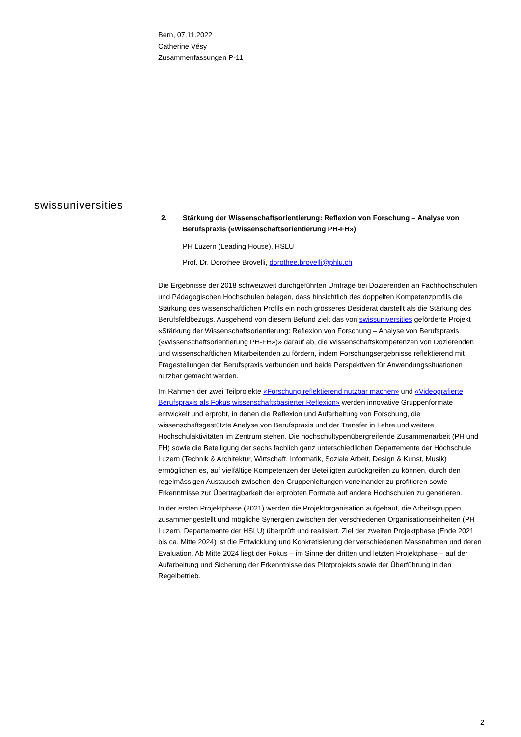Bern, 07.11.2022
Catherine Vésy
Zusammenfassungen P-11
swissuniversities
2. Stärkung der Wissenschaftsorientierung: Reflexion von Forschung – Analyse von Berufspraxis («Wissenschaftsorientierung PH-FH»)
PH Luzern (Leading House), HSLU
Prof. Dr. Dorothee Brovelli, dorothee.brovelli@phlu.ch
Die Ergebnisse der 2018 schweizweit durchgeführten Umfrage bei Dozierenden an Fachhochschulen und Pädagogischen Hochschulen belegen, dass hinsichtlich des doppelten Kompetenzprofils die Stärkung des wissenschaftlichen Profils ein noch grösseres Desiderat darstellt als die Stärkung des Berufsfeldbezugs. Ausgehend von diesem Befund zielt das von swissuniversities geförderte Projekt «Stärkung der Wissenschaftsorientierung: Reflexion von Forschung – Analyse von Berufspraxis («Wissenschaftsorientierung PH-FH»)» darauf ab, die Wissenschaftskompetenzen von Dozierenden und wissenschaftlichen Mitarbeitenden zu fördern, indem Forschungsergebnisse reflektierend mit Fragestellungen der Berufspraxis verbunden und beide Perspektiven für Anwendungssituationen nutzbar gemacht werden.
Im Rahmen der zwei Teilprojekte «Forschung reflektierend nutzbar machen» und «Videografierte Berufspraxis als Fokus wissenschaftsbasierter Reflexion» werden innovative Gruppenformate entwickelt und erprobt, in denen die Reflexion und Aufarbeitung von Forschung, die wissenschaftsgestützte Analyse von Berufspraxis und der Transfer in Lehre und weitere Hochschulaktivitäten im Zentrum stehen. Die hochschultypenübergreifende Zusammenarbeit (PH und FH) sowie die Beteiligung der sechs fachlich ganz unterschiedlichen Departemente der Hochschule Luzern (Technik & Architektur, Wirtschaft, Informatik, Soziale Arbeit, Design & Kunst, Musik) ermöglichen es, auf vielfältige Kompetenzen der Beteiligten zurückgreifen zu können, durch den regelmässigen Austausch zwischen den Gruppenleitungen voneinander zu profitieren sowie Erkenntnisse zur Übertragbarkeit der erprobten Formate auf andere Hochschulen zu generieren.
In der ersten Projektphase (2021) werden die Projektorganisation aufgebaut, die Arbeitsgruppen zusammengestellt und mögliche Synergien zwischen der verschiedenen Organisationseinheiten (PH Luzern, Departemente der HSLU) überprüft und realisiert. Ziel der zweiten Projektphase (Ende 2021 bis ca. Mitte 2024) ist die Entwicklung und Konkretisierung der verschiedenen Massnahmen und deren Evaluation. Ab Mitte 2024 liegt der Fokus – im Sinne der dritten und letzten Projektphase – auf der Aufarbeitung und Sicherung der Erkenntnisse des Pilotprojekts sowie der Überführung in den Regelbetrieb.
2